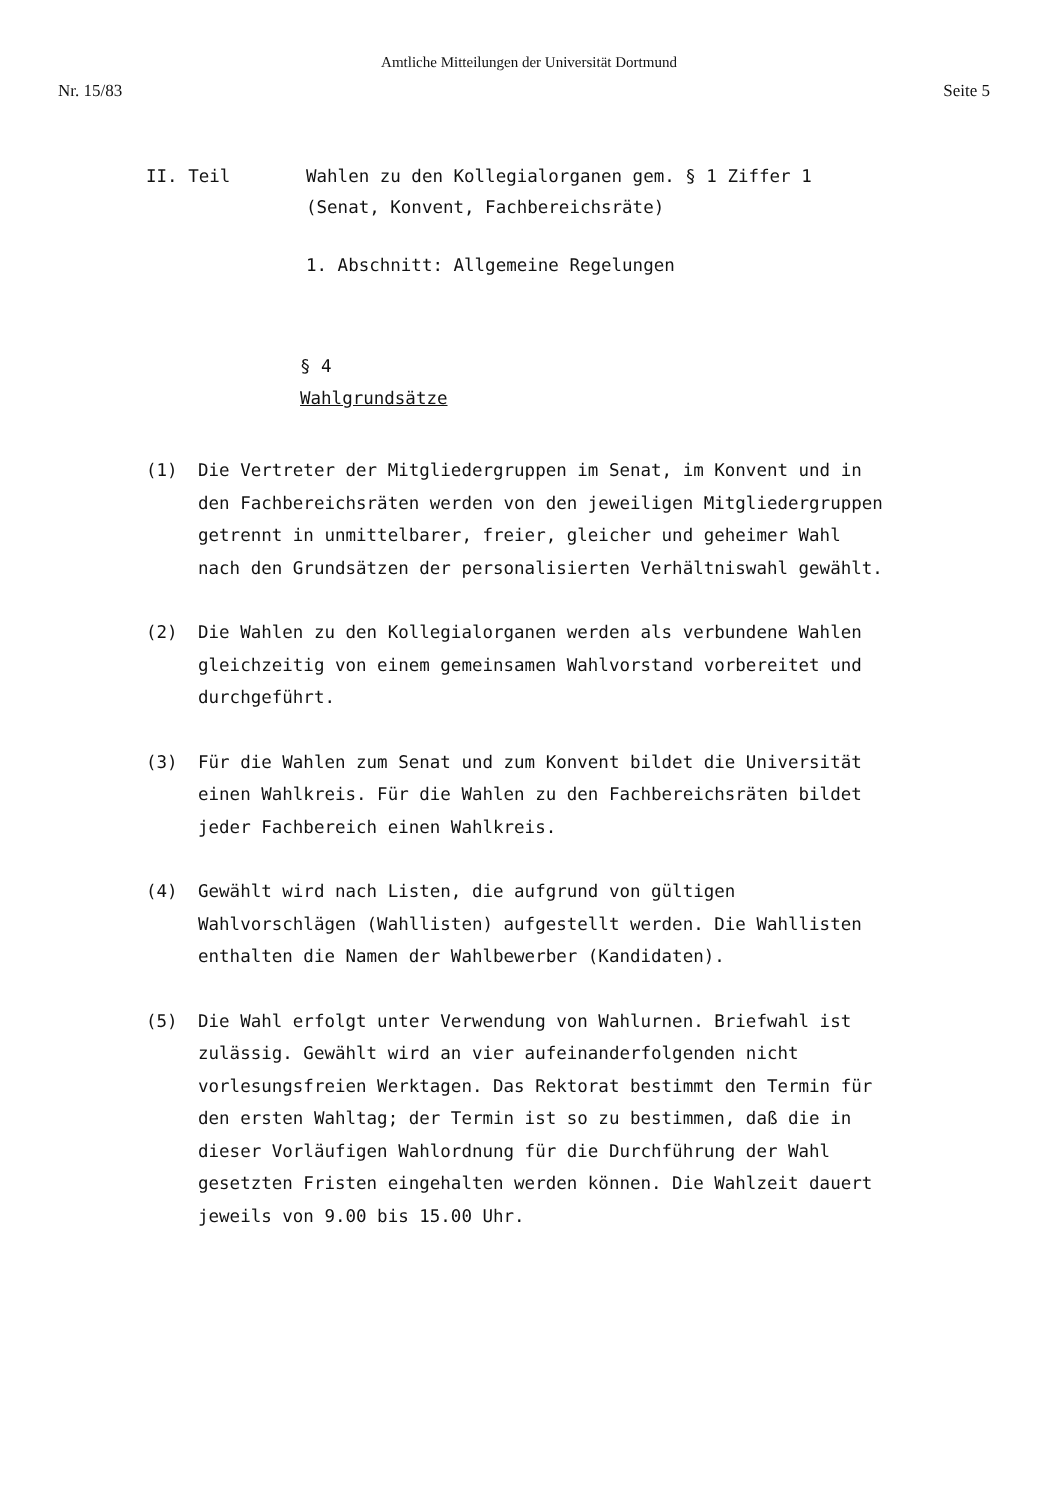Amtliche Mitteilungen der Universität Dortmund
Nr. 15/83 Seite 5
II. Teil Wahlen zu den Kollegialorganen gem. § 1 Ziffer 1
(Senat, Konvent, Fachbereichsräte)
1. Abschnitt: Allgemeine Regelungen
§ 4
Wahlgrundsätze
(1) Die Vertreter der Mitgliedergruppen im Senat, im Konvent und in den Fachbereichsräten werden von den jeweiligen Mitgliedergruppen getrennt in unmittelbarer, freier, gleicher und geheimer Wahl nach den Grundsätzen der personalisierten Verhältniswahl gewählt.
(2) Die Wahlen zu den Kollegialorganen werden als verbundene Wahlen gleichzeitig von einem gemeinsamen Wahlvorstand vorbereitet und durchgeführt.
(3) Für die Wahlen zum Senat und zum Konvent bildet die Universität einen Wahlkreis. Für die Wahlen zu den Fachbereichsräten bildet jeder Fachbereich einen Wahlkreis.
(4) Gewählt wird nach Listen, die aufgrund von gültigen Wahlvorschlägen (Wahllisten) aufgestellt werden. Die Wahllisten enthalten die Namen der Wahlbewerber (Kandidaten).
(5) Die Wahl erfolgt unter Verwendung von Wahlurnen. Briefwahl ist zulässig. Gewählt wird an vier aufeinanderfolgenden nicht vorlesungsfreien Werktagen. Das Rektorat bestimmt den Termin für den ersten Wahltag; der Termin ist so zu bestimmen, daß die in dieser Vorläufigen Wahlordnung für die Durchführung der Wahl gesetzten Fristen eingehalten werden können. Die Wahlzeit dauert jeweils von 9.00 bis 15.00 Uhr.